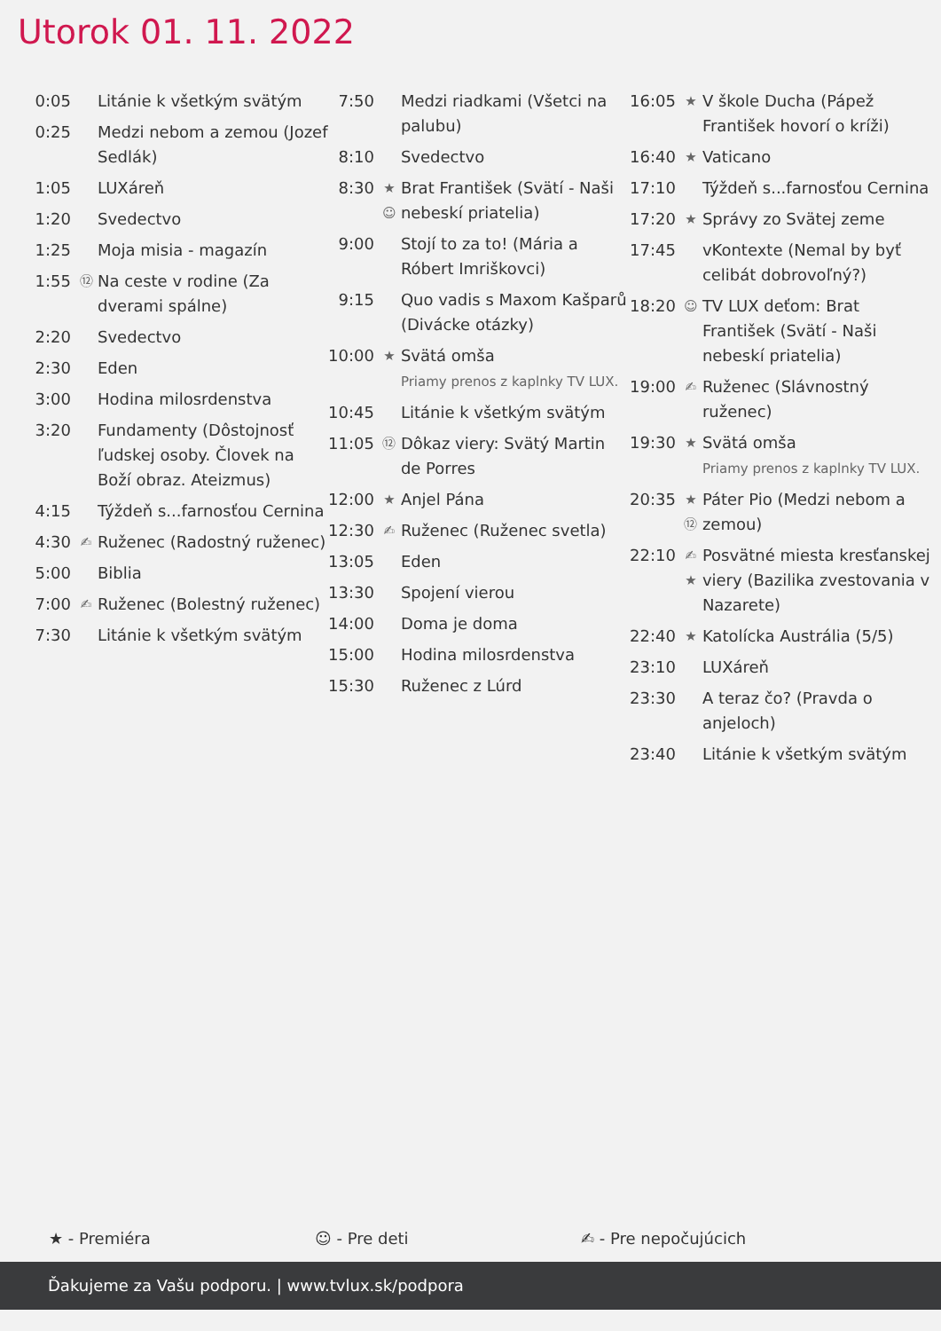Utorok 01. 11. 2022
| 0:05 | | Litánie k všetkým svätým |
| 0:25 | | Medzi nebom a zemou (Jozef Sedlák) |
| 1:05 | | LUXáreň |
| 1:20 | | Svedectvo |
| 1:25 | | Moja misia - magazín |
| 1:55 | ⑫ | Na ceste v rodine (Za dverami spálne) |
| 2:20 | | Svedectvo |
| 2:30 | | Eden |
| 3:00 | | Hodina milosrdenstva |
| 3:20 | | Fundamenty (Dôstojnosť ľudskej osoby. Človek na Boží obraz. Ateizmus) |
| 4:15 | | Týždeň s...farnosťou Cernina |
| 4:30 | ✍ | Ruženec (Radostný ruženec) |
| 5:00 | | Biblia |
| 7:00 | ✍ | Ruženec (Bolestný ruženec) |
| 7:30 | | Litánie k všetkým svätým |
| 7:50 | | Medzi riadkami (Všetci na palubu) |
| 8:10 | | Svedectvo |
| 8:30 | ★ ☺ | Brat František (Svätí - Naši nebeskí priatelia) |
| 9:00 | | Stojí to za to! (Mária a Róbert Imriškovci) |
| 9:15 | | Quo vadis s Maxom Kašparů (Divácke otázky) |
| 10:00 | ★ | Svätá omša Priamy prenos z kaplnky TV LUX. |
| 10:45 | | Litánie k všetkým svätým |
| 11:05 | ⑫ | Dôkaz viery: Svätý Martin de Porres |
| 12:00 | ★ | Anjel Pána |
| 12:30 | ✍ | Ruženec (Ruženec svetla) |
| 13:05 | | Eden |
| 13:30 | | Spojení vierou |
| 14:00 | | Doma je doma |
| 15:00 | | Hodina milosrdenstva |
| 15:30 | | Ruženec z Lúrd |
| 16:05 | ★ | V škole Ducha (Pápež František hovorí o kríži) |
| 16:40 | ★ | Vaticano |
| 17:10 | | Týždeň s...farnosťou Cernina |
| 17:20 | ★ | Správy zo Svätej zeme |
| 17:45 | | vKontexte (Nemal by byť celibát dobrovoľný?) |
| 18:20 | ☺ | TV LUX deťom: Brat František (Svätí - Naši nebeskí priatelia) |
| 19:00 | ✍ | Ruženec (Slávnostný ruženec) |
| 19:30 | ★ | Svätá omša Priamy prenos z kaplnky TV LUX. |
| 20:35 | ★ ⑫ | Páter Pio (Medzi nebom a zemou) |
| 22:10 | ✍ ★ | Posvätné miesta kresťanskej viery (Bazilika zvestovania v Nazarete) |
| 22:40 | ★ | Katolícka Austrália (5/5) |
| 23:10 | | LUXáreň |
| 23:30 | | A teraz čo? (Pravda o anjeloch) |
| 23:40 | | Litánie k všetkým svätým |
★ - Premiéra ☺ - Pre deti ✍ - Pre nepočujúcich
Ďakujeme za Vašu podporu. | www.tvlux.sk/podpora